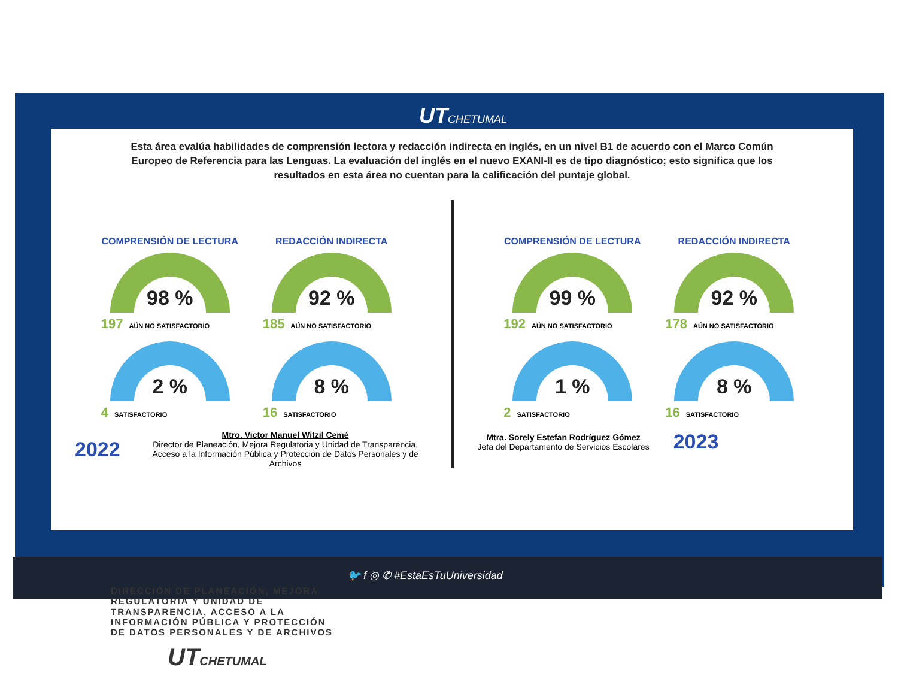UTCHETUMAL
Esta área evalúa habilidades de comprensión lectora y redacción indirecta en inglés, en un nivel B1 de acuerdo con el Marco Común Europeo de Referencia para las Lenguas. La evaluación del inglés en el nuevo EXANI-II es de tipo diagnóstico; esto significa que los resultados en esta área no cuentan para la calificación del puntaje global.
COMPRENSIÓN DE LECTURA
98 %
197 AÚN NO SATISFACTORIO
2 %
4 SATISFACTORIO
REDACCIÓN INDIRECTA
92 %
185 AÚN NO SATISFACTORIO
8 %
16 SATISFACTORIO
2022
Mtro. Victor Manuel Witzil Cemé
Director de Planeación, Mejora Regulatoria y Unidad de Transparencia, Acceso a la Información Pública y Protección de Datos Personales y de Archivos
COMPRENSIÓN DE LECTURA
99 %
192 AÚN NO SATISFACTORIO
1 %
2 SATISFACTORIO
REDACCIÓN INDIRECTA
92 %
178 AÚN NO SATISFACTORIO
8 %
16 SATISFACTORIO
Mtra. Sorely Estefan Rodríguez Gómez
Jefa del Departamento de Servicios Escolares
2023
🐦 f ◎ ✆ #EstaEsTuUniversidad
DIRECCIÓN DE PLANEACIÓN, MEJORA
REGULATORIA Y UNIDAD DE
TRANSPARENCIA, ACCESO A LA
INFORMACIÓN PÚBLICA Y PROTECCIÓN
DE DATOS PERSONALES Y DE ARCHIVOS
UTCHETUMAL